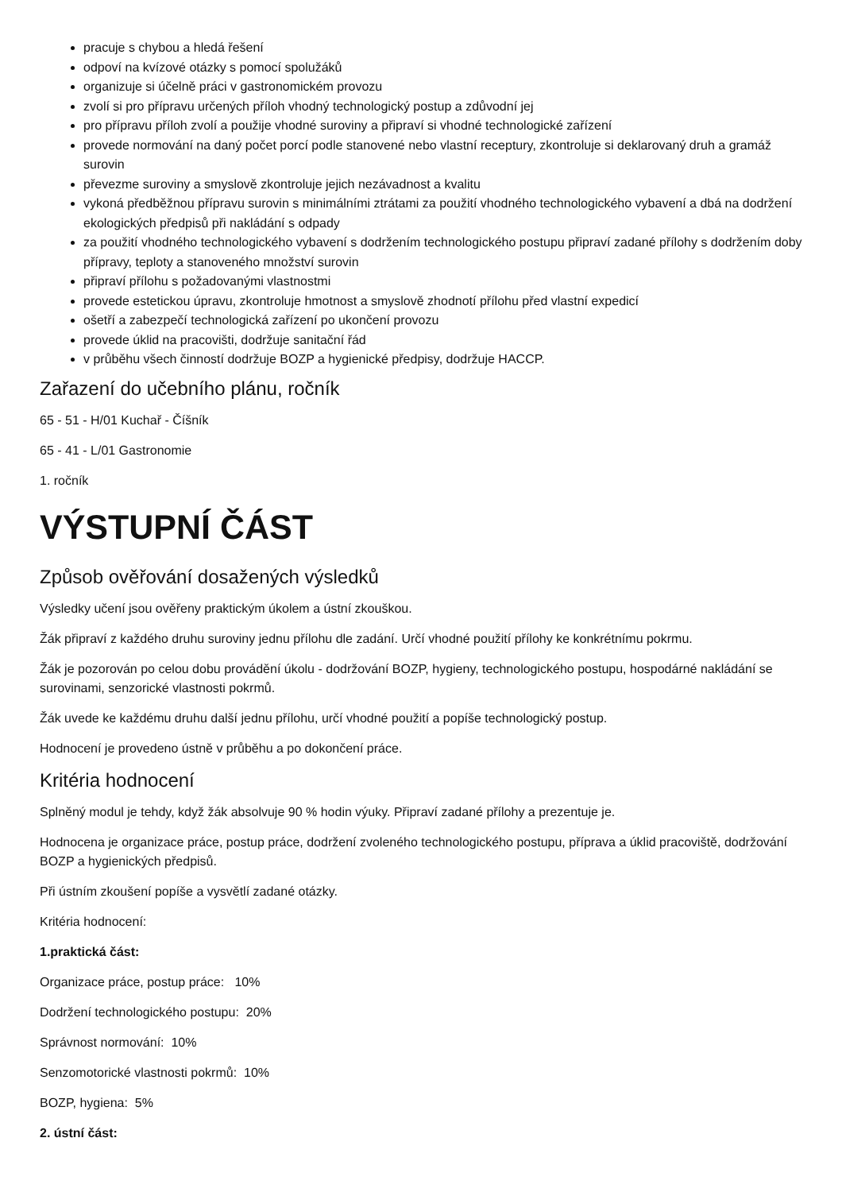pracuje s chybou a hledá řešení
odpoví na kvízové otázky s pomocí spolužáků
organizuje si účelně práci v gastronomickém provozu
zvolí si pro přípravu určených příloh vhodný technologický postup a zdůvodní jej
pro přípravu příloh zvolí a použije vhodné suroviny a připraví si vhodné technologické zařízení
provede normování na daný počet porcí podle stanovené nebo vlastní receptury, zkontroluje si deklarovaný druh a gramáž surovin
převezme suroviny a smyslově zkontroluje jejich nezávadnost a kvalitu
vykoná předběžnou přípravu surovin s minimálními ztrátami za použití vhodného technologického vybavení a dbá na dodržení ekologických předpisů při nakládání s odpady
za použití vhodného technologického vybavení s dodržením technologického postupu připraví zadané přílohy s dodržením doby přípravy, teploty a stanoveného množství surovin
připraví přílohu s požadovanými vlastnostmi
provede estetickou úpravu, zkontroluje hmotnost a smyslově zhodnotí přílohu před vlastní expedicí
ošetří a zabezpečí technologická zařízení po ukončení provozu
provede úklid na pracovišti, dodržuje sanitační řád
v průběhu všech činností dodržuje BOZP a hygienické předpisy, dodržuje HACCP.
Zařazení do učebního plánu, ročník
65 - 51 - H/01 Kuchař - Číšník
65 - 41 - L/01 Gastronomie
1. ročník
VÝSTUPNÍ ČÁST
Způsob ověřování dosažených výsledků
Výsledky učení jsou ověřeny praktickým úkolem a ústní zkouškou.
Žák připraví z každého druhu suroviny jednu přílohu dle zadání. Určí vhodné použití přílohy ke konkrétnímu pokrmu.
Žák je pozorován po celou dobu provádění úkolu - dodržování BOZP, hygieny, technologického postupu, hospodárné nakládání se surovinami, senzorické vlastnosti pokrmů.
Žák uvede ke každému druhu další jednu přílohu, určí vhodné použití a popíše technologický postup.
Hodnocení je provedeno ústně v průběhu a po dokončení práce.
Kritéria hodnocení
Splněný modul je tehdy, když žák absolvuje 90 % hodin výuky. Připraví zadané přílohy a prezentuje je.
Hodnocena je organizace práce, postup práce, dodržení zvoleného technologického postupu, příprava a úklid pracoviště, dodržování BOZP a hygienických předpisů.
Při ústním zkoušení popíše a vysvětlí zadané otázky.
Kritéria hodnocení:
1.praktická část:
Organizace práce, postup práce: 10%
Dodržení technologického postupu: 20%
Správnost normování: 10%
Senzomotorické vlastnosti pokrmů: 10%
BOZP, hygiena: 5%
2. ústní část: